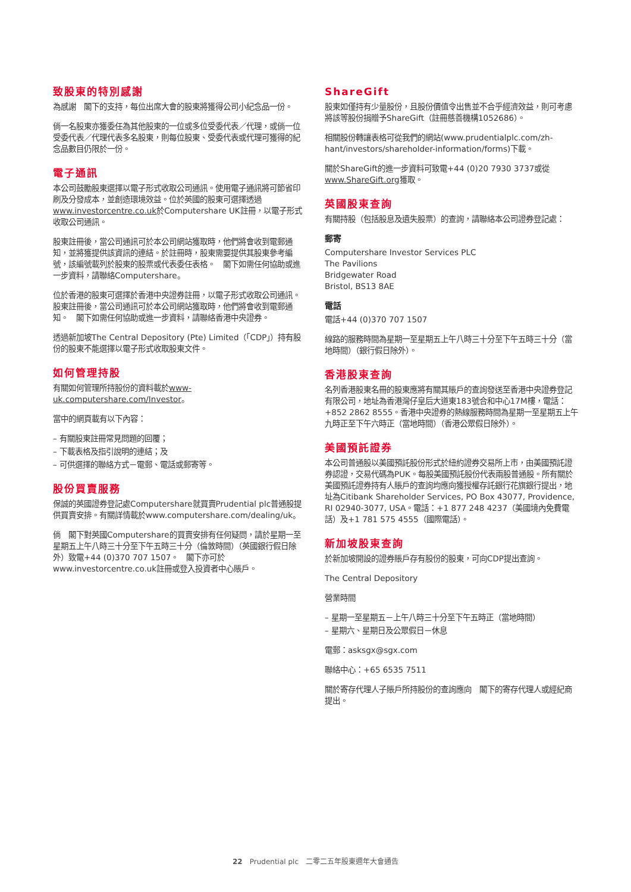致股東的特別感謝
為感謝　閣下的支持，每位出席大會的股東將獲得公司小紀念品一份。
倘一名股東亦獲委任為其他股東的一位或多位受委代表／代理，或倘一位受委代表／代理代表多名股東，則每位股東、受委代表或代理可獲得的紀念品數目仍限於一份。
電子通訊
本公司鼓勵股東選擇以電子形式收取公司通訊。使用電子通訊將可節省印刷及分發成本，並創造環境效益。位於英國的股東可選擇透過www.investorcentre.co.uk於Computershare UK註冊，以電子形式收取公司通訊。
股東註冊後，當公司通訊可於本公司網站獲取時，他們將會收到電郵通知，並將獲提供該資訊的連結。於註冊時，股東需要提供其股東參考編號，該編號載列於股東的股票或代表委任表格。　閣下如需任何協助或進一步資料，請聯絡Computershare。
位於香港的股東可選擇於香港中央證券註冊，以電子形式收取公司通訊。股東註冊後，當公司通訊可於本公司網站獲取時，他們將會收到電郵通知。　閣下如需任何協助或進一步資料，請聯絡香港中央證券。
透過新加坡The Central Depository (Pte) Limited（「CDP」）持有股份的股東不能選擇以電子形式收取股東文件。
如何管理持股
有關如何管理所持股份的資料載於www-uk.computershare.com/Investor。
當中的網頁載有以下內容：
– 有關股東註冊常見問題的回覆；
– 下載表格及指引說明的連結；及
– 可供選擇的聯絡方式－電郵、電話或郵寄等。
股份買賣服務
保誠的英國證券登記處Computershare就買賣Prudential plc普通股提供買賣安排。有關詳情載於www.computershare.com/dealing/uk。
倘　閣下對英國Computershare的買賣安排有任何疑問，請於星期一至星期五上午八時三十分至下午五時三十分（倫敦時間）（英國銀行假日除外）致電+44 (0)370 707 1507。　閣下亦可於www.investorcentre.co.uk註冊或登入投資者中心賬戶。
ShareGift
股東如僅持有少量股份，且股份價值令出售並不合乎經濟效益，則可考慮將該等股份捐贈予ShareGift（註冊慈善機構1052686）。
相關股份轉讓表格可從我們的網站(www.prudentialplc.com/zh-hant/investors/shareholder-information/forms)下載。
關於ShareGift的進一步資料可致電+44 (0)20 7930 3737或從www.ShareGift.org獲取。
英國股東查詢
有關持股（包括股息及遺失股票）的查詢，請聯絡本公司證券登記處：
郵寄
Computershare Investor Services PLC
The Pavilions
Bridgewater Road
Bristol, BS13 8AE
電話
電話+44 (0)370 707 1507
線路的服務時間為星期一至星期五上午八時三十分至下午五時三十分（當地時間）（銀行假日除外）。
香港股東查詢
名列香港股東名冊的股東應將有關其賬戶的查詢發送至香港中央證券登記有限公司，地址為香港灣仔皇后大道東183號合和中心17M樓，電話：+852 2862 8555。香港中央證券的熱線服務時間為星期一至星期五上午九時正至下午六時正（當地時間）（香港公眾假日除外）。
美國預託證券
本公司普通股以美國預託股份形式於紐約證券交易所上市，由美國預託證券認證，交易代碼為PUK。每股美國預託股份代表兩股普通股。所有關於美國預託證券持有人賬戶的查詢均應向獲授權存託銀行花旗銀行提出，地址為Citibank Shareholder Services, PO Box 43077, Providence, RI 02940-3077, USA。電話：+1 877 248 4237（美國境內免費電話）及+1 781 575 4555（國際電話）。
新加坡股東查詢
於新加坡開設的證券賬戶存有股份的股東，可向CDP提出查詢。
The Central Depository
營業時間
– 星期一至星期五－上午八時三十分至下午五時正（當地時間）
– 星期六、星期日及公眾假日－休息
電郵：asksgx@sgx.com
聯絡中心：+65 6535 7511
關於寄存代理人子賬戶所持股份的查詢應向　閣下的寄存代理人或經紀商提出。
22　Prudential plc　二零二五年股東週年大會通告